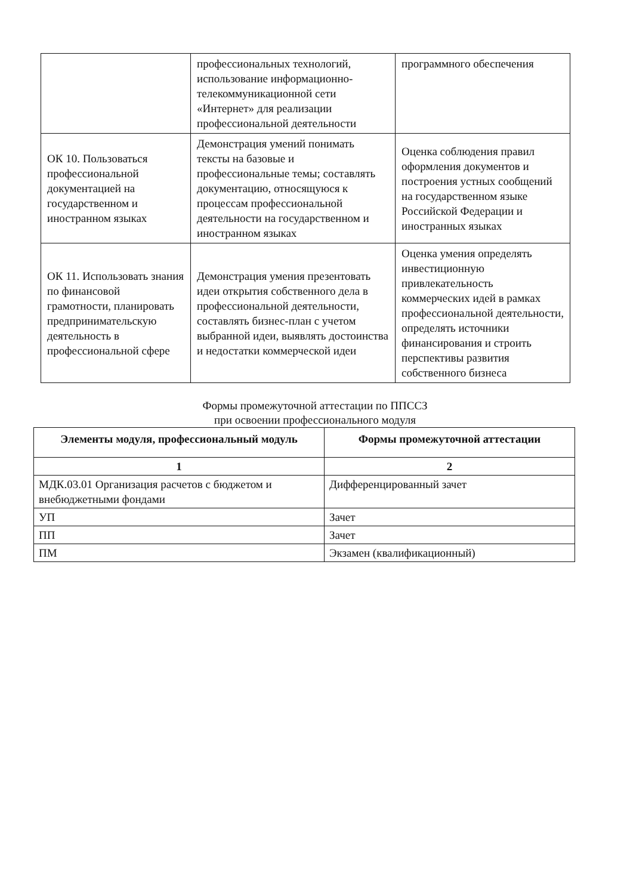| | профессиональных технологий, использование информационно-телекоммуникационной сети «Интернет» для реализации профессиональной деятельности | программного обеспечения |
| ОК 10. Пользоваться профессиональной документацией на государственном и иностранном языках | Демонстрация умений понимать тексты на базовые и профессиональные темы; составлять документацию, относящуюся к процессам профессиональной деятельности на государственном и иностранном языках | Оценка соблюдения правил оформления документов и построения устных сообщений на государственном языке Российской Федерации и иностранных языках |
| ОК 11. Использовать знания по финансовой грамотности, планировать предпринимательскую деятельность в профессиональной сфере | Демонстрация умения презентовать идеи открытия собственного дела в профессиональной деятельности, составлять бизнес-план с учетом выбранной идеи, выявлять достоинства и недостатки коммерческой идеи | Оценка умения определять инвестиционную привлекательность коммерческих идей в рамках профессиональной деятельности, определять источники финансирования и строить перспективы развития собственного бизнеса |
Формы промежуточной аттестации по ППССЗ
при освоении профессионального модуля
| Элементы модуля, профессиональный модуль | Формы промежуточной аттестации |
| --- | --- |
| 1 | 2 |
| МДК.03.01 Организация расчетов с бюджетом и внебюджетными фондами | Дифференцированный зачет |
| УП | Зачет |
| ПП | Зачет |
| ПМ | Экзамен (квалификационный) |